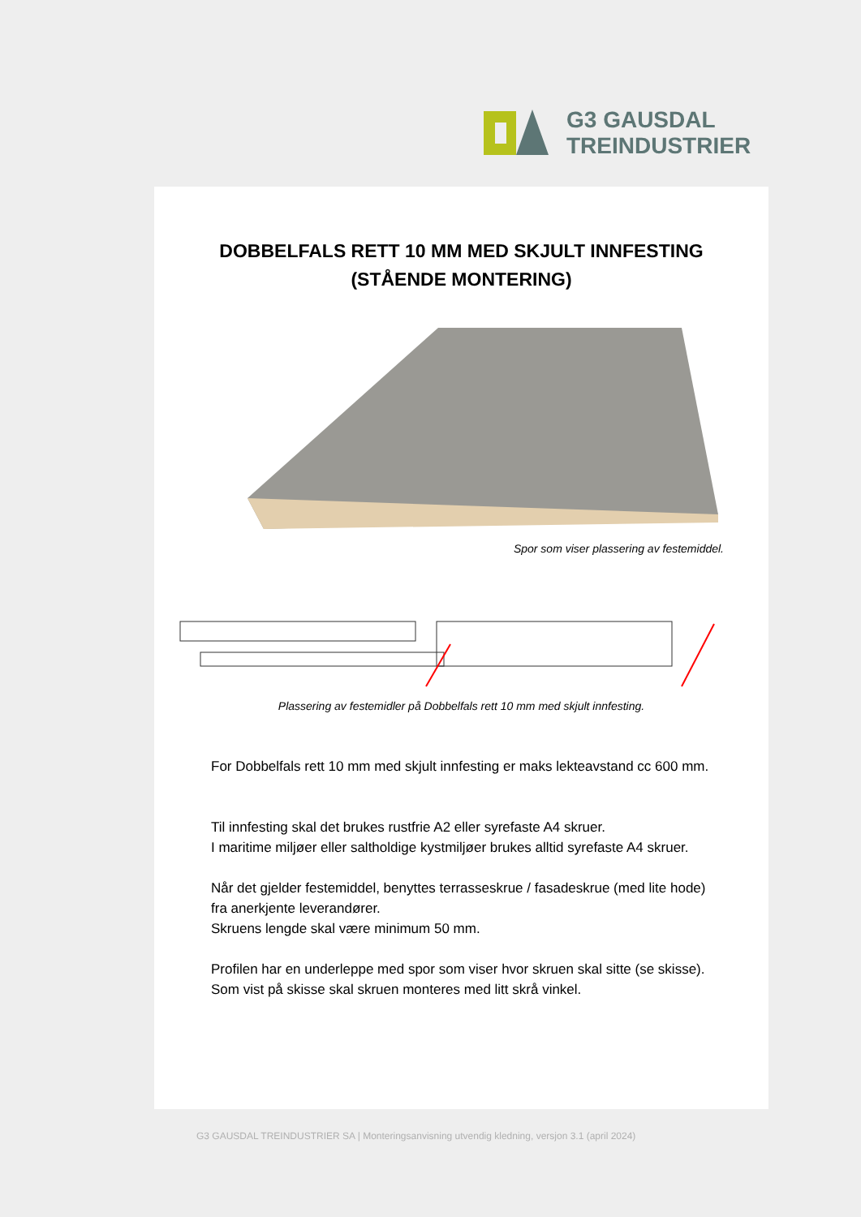G3 GAUSDAL
TREINDUSTRIER
DOBBELFALS RETT 10 MM MED SKJULT INNFESTING
(STÅENDE MONTERING)
Spor som viser plassering av festemiddel.
Plassering av festemidler på Dobbelfals rett 10 mm med skjult innfesting.
For Dobbelfals rett 10 mm med skjult innfesting er maks lekteavstand cc 600 mm.
Til innfesting skal det brukes rustfrie A2 eller syrefaste A4 skruer.
I maritime miljøer eller saltholdige kystmiljøer brukes alltid syrefaste A4 skruer.
Når det gjelder festemiddel, benyttes terrasseskrue / fasadeskrue (med lite hode) fra anerkjente leverandører.
Skruens lengde skal være minimum 50 mm.
Profilen har en underleppe med spor som viser hvor skruen skal sitte (se skisse). Som vist på skisse skal skruen monteres med litt skrå vinkel.
G3 GAUSDAL TREINDUSTRIER SA | Monteringsanvisning utvendig kledning, versjon 3.1 (april 2024)